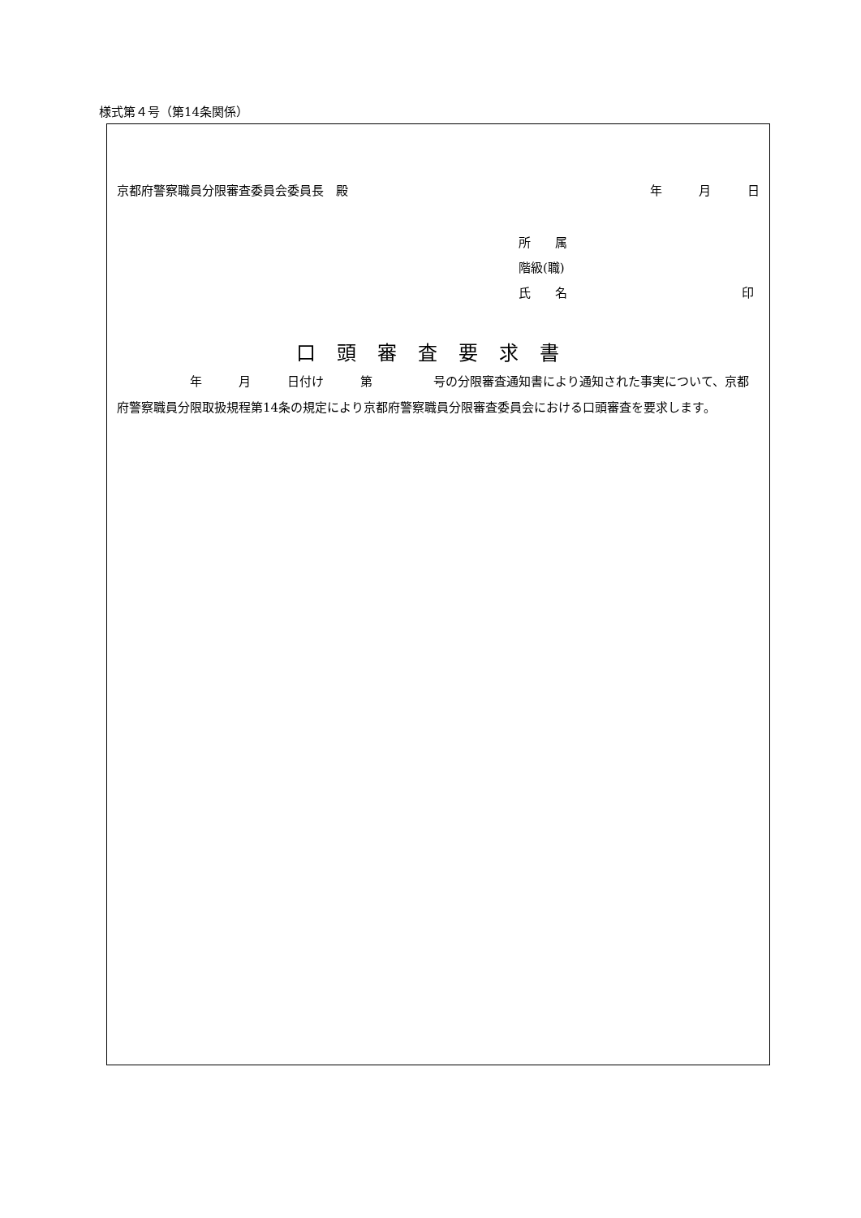様式第４号（第14条関係）
京都府警察職員分限審査委員会委員長　殿 年　　　月　　　日
所　　属
階級(職)
氏　　名 印
口頭審査要求書
　　　　　　年　　　月　　　日付け　　　第　　　　　号の分限審査通知書により通知された事実について、京都府警察職員分限取扱規程第14条の規定により京都府警察職員分限審査委員会における口頭審査を要求します。